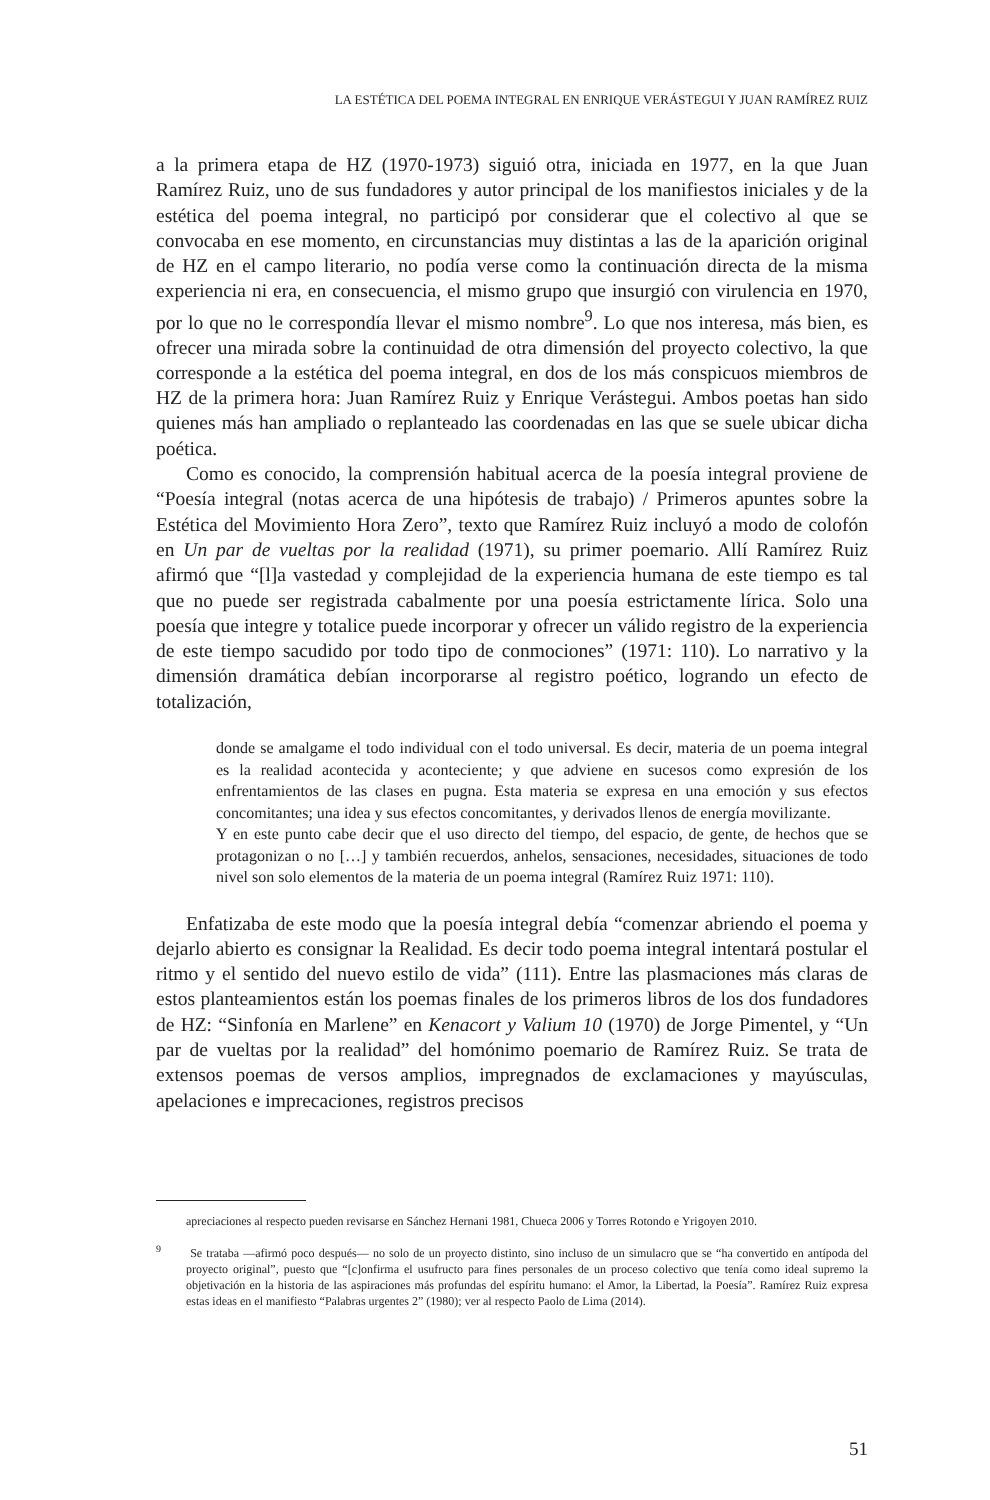LA ESTÉTICA DEL POEMA INTEGRAL EN ENRIQUE VERÁSTEGUI Y JUAN RAMÍREZ RUIZ
a la primera etapa de HZ (1970-1973) siguió otra, iniciada en 1977, en la que Juan Ramírez Ruiz, uno de sus fundadores y autor principal de los manifiestos iniciales y de la estética del poema integral, no participó por considerar que el colectivo al que se convocaba en ese momento, en circunstancias muy distintas a las de la aparición original de HZ en el campo literario, no podía verse como la continuación directa de la misma experiencia ni era, en consecuencia, el mismo grupo que insurgió con virulencia en 1970, por lo que no le correspondía llevar el mismo nombre<sup>9</sup>. Lo que nos interesa, más bien, es ofrecer una mirada sobre la continuidad de otra dimensión del proyecto colectivo, la que corresponde a la estética del poema integral, en dos de los más conspicuos miembros de HZ de la primera hora: Juan Ramírez Ruiz y Enrique Verástegui. Ambos poetas han sido quienes más han ampliado o replanteado las coordenadas en las que se suele ubicar dicha poética.
Como es conocido, la comprensión habitual acerca de la poesía integral proviene de “Poesía integral (notas acerca de una hipótesis de trabajo) / Primeros apuntes sobre la Estética del Movimiento Hora Zero”, texto que Ramírez Ruiz incluyó a modo de colofón en Un par de vueltas por la realidad (1971), su primer poemario. Allí Ramírez Ruiz afirmó que “[l]a vastedad y complejidad de la experiencia humana de este tiempo es tal que no puede ser registrada cabalmente por una poesía estrictamente lírica. Solo una poesía que integre y totalice puede incorporar y ofrecer un válido registro de la experiencia de este tiempo sacudido por todo tipo de conmociones” (1971: 110). Lo narrativo y la dimensión dramática debían incorporarse al registro poético, logrando un efecto de totalización,
donde se amalgame el todo individual con el todo universal. Es decir, materia de un poema integral es la realidad acontecida y aconteciente; y que adviene en sucesos como expresión de los enfrentamientos de las clases en pugna. Esta materia se expresa en una emoción y sus efectos concomitantes; una idea y sus efectos concomitantes, y derivados llenos de energía movilizante.
Y en este punto cabe decir que el uso directo del tiempo, del espacio, de gente, de hechos que se protagonizan o no […] y también recuerdos, anhelos, sensaciones, necesidades, situaciones de todo nivel son solo elementos de la materia de un poema integral (Ramírez Ruiz 1971: 110).
Enfatizaba de este modo que la poesía integral debía “comenzar abriendo el poema y dejarlo abierto es consignar la Realidad. Es decir todo poema integral intentará postular el ritmo y el sentido del nuevo estilo de vida” (111). Entre las plasmaciones más claras de estos planteamientos están los poemas finales de los primeros libros de los dos fundadores de HZ: “Sinfonía en Marlene” en Kenacort y Valium 10 (1970) de Jorge Pimentel, y “Un par de vueltas por la realidad” del homónimo poemario de Ramírez Ruiz. Se trata de extensos poemas de versos amplios, impregnados de exclamaciones y mayúsculas, apelaciones e imprecaciones, registros precisos
apreciaciones al respecto pueden revisarse en Sánchez Hernani 1981, Chueca 2006 y Torres Rotondo e Yrigoyen 2010.
<sup>9</sup> Se trataba —afirmó poco después— no solo de un proyecto distinto, sino incluso de un simulacro que se “ha convertido en antípoda del proyecto original”, puesto que “[c]onfirma el usufructo para fines personales de un proceso colectivo que tenía como ideal supremo la objetivación en la historia de las aspiraciones más profundas del espíritu humano: el Amor, la Libertad, la Poesía”. Ramírez Ruiz expresa estas ideas en el manifiesto “Palabras urgentes 2” (1980); ver al respecto Paolo de Lima (2014).
51